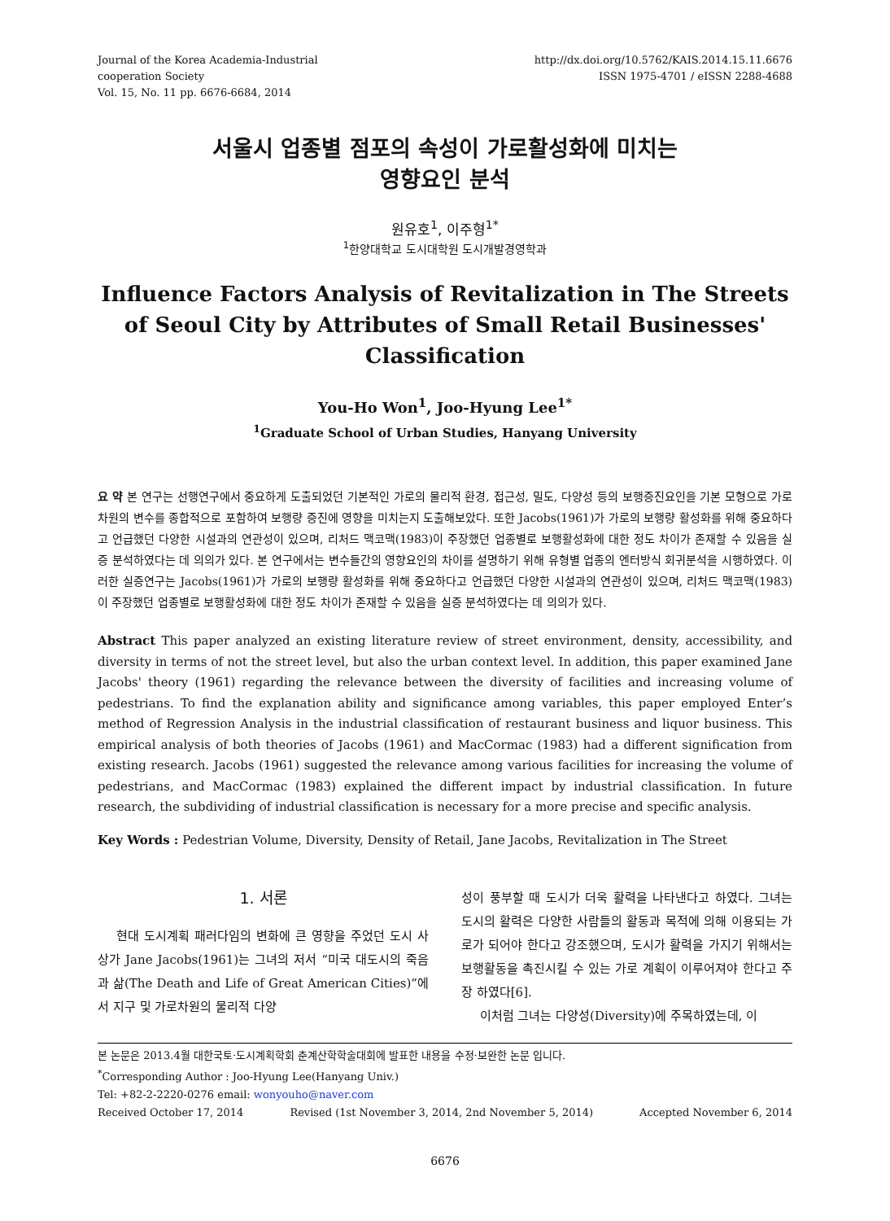Journal of the Korea Academia-Industrial
cooperation Society
Vol. 15, No. 11 pp. 6676-6684, 2014
http://dx.doi.org/10.5762/KAIS.2014.15.11.6676
ISSN 1975-4701 / eISSN 2288-4688
서울시 업종별 점포의 속성이 가로활성화에 미치는
영향요인 분석
원유호<sup>1</sup>, 이주형<sup>1*</sup>
<sup>1</sup> 한양대학교 도시대학원 도시개발경영학과
Influence Factors Analysis of Revitalization in The Streets of Seoul City by Attributes of Small Retail Businesses' Classification
You-Ho Won<sup>1</sup>, Joo-Hyung Lee<sup>1*</sup>
<sup>1</sup> Graduate School of Urban Studies, Hanyang University
요 약 본 연구는 선행연구에서 중요하게 도출되었던 기본적인 가로의 물리적 환경, 접근성, 밀도, 다양성 등의 보행증진요인을 기본 모형으로 가로차원의 변수를 종합적으로 포함하여 보행량 증진에 영향을 미치는지 도출해보았다. 또한 Jacobs(1961)가 가로의 보행량 활성화를 위해 중요하다고 언급했던 다양한 시설과의 연관성이 있으며, 리처드 맥코맥(1983)이 주장했던 업종별로 보행활성화에 대한 정도 차이가 존재할 수 있음을 실증 분석하였다는 데 의의가 있다. 본 연구에서는 변수들간의 영향요인의 차이를 설명하기 위해 유형별 업종의 엔터방식 회귀분석을 시행하였다. 이러한 실증연구는 Jacobs(1961)가 가로의 보행량 활성화를 위해 중요하다고 언급했던 다양한 시설과의 연관성이 있으며, 리처드 맥코맥(1983)이 주장했던 업종별로 보행활성화에 대한 정도 차이가 존재할 수 있음을 실증 분석하였다는 데 의의가 있다.
Abstract This paper analyzed an existing literature review of street environment, density, accessibility, and diversity in terms of not the street level, but also the urban context level. In addition, this paper examined Jane Jacobs' theory (1961) regarding the relevance between the diversity of facilities and increasing volume of pedestrians. To find the explanation ability and significance among variables, this paper employed Enter’s method of Regression Analysis in the industrial classification of restaurant business and liquor business. This empirical analysis of both theories of Jacobs (1961) and MacCormac (1983) had a different signification from existing research. Jacobs (1961) suggested the relevance among various facilities for increasing the volume of pedestrians, and MacCormac (1983) explained the different impact by industrial classification. In future research, the subdividing of industrial classification is necessary for a more precise and specific analysis.
Key Words : Pedestrian Volume, Diversity, Density of Retail, Jane Jacobs, Revitalization in The Street
1. 서론
현대 도시계획 패러다임의 변화에 큰 영향을 주었던 도시 사상가 Jane Jacobs(1961)는 그녀의 저서 “미국 대도시의 죽음과 삶(The Death and Life of Great American Cities)”에서 지구 및 가로차원의 물리적 다양
성이 풍부할 때 도시가 더욱 활력을 나타낸다고 하였다. 그녀는 도시의 활력은 다양한 사람들의 활동과 목적에 의해 이용되는 가로가 되어야 한다고 강조했으며, 도시가 활력을 가지기 위해서는 보행활동을 촉진시킬 수 있는 가로 계획이 이루어져야 한다고 주장 하였다[6].
이처럼 그녀는 다양성(Diversity)에 주목하였는데, 이
본 논문은 2013.4월 대한국토·도시계획학회 춘계산학학술대회에 발표한 내용을 수정·보완한 논문 입니다.
<sup>*</sup> Corresponding Author : Joo-Hyung Lee(Hanyang Univ.)
Tel: +82-2-2220-0276 email: wonyouho@naver.com
Received October 17, 2014 Revised (1st November 3, 2014, 2nd November 5, 2014) Accepted November 6, 2014
6676